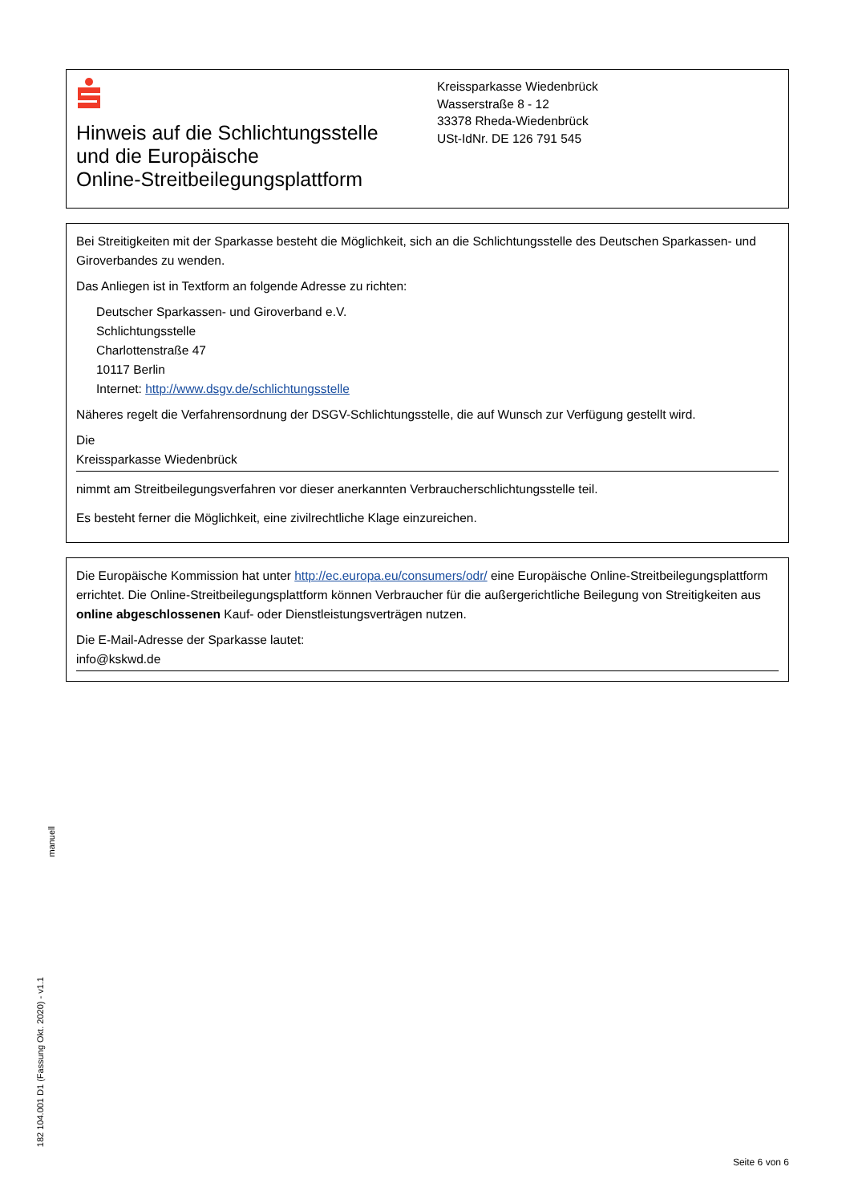Hinweis auf die Schlichtungsstelle
und die Europäische
Online-Streitbeilegungsplattform
Kreissparkasse Wiedenbrück
Wasserstraße 8 - 12
33378 Rheda-Wiedenbrück
USt-IdNr. DE 126 791 545
Bei Streitigkeiten mit der Sparkasse besteht die Möglichkeit, sich an die Schlichtungsstelle des Deutschen Sparkassen- und Giroverbandes zu wenden.
Das Anliegen ist in Textform an folgende Adresse zu richten:
Deutscher Sparkassen- und Giroverband e.V.
Schlichtungsstelle
Charlottenstraße 47
10117 Berlin
Internet: http://www.dsgv.de/schlichtungsstelle
Näheres regelt die Verfahrensordnung der DSGV-Schlichtungsstelle, die auf Wunsch zur Verfügung gestellt wird.
Die
Kreissparkasse Wiedenbrück
nimmt am Streitbeilegungsverfahren vor dieser anerkannten Verbraucherschlichtungsstelle teil.
Es besteht ferner die Möglichkeit, eine zivilrechtliche Klage einzureichen.
Die Europäische Kommission hat unter http://ec.europa.eu/consumers/odr/ eine Europäische Online-Streitbeilegungsplatt­form errichtet. Die Online-Streitbeilegungsplattform können Verbraucher für die außergerichtliche Beilegung von Streitig­keiten aus online abgeschlossenen Kauf- oder Dienstleistungsverträgen nutzen.
Die E-Mail-Adresse der Sparkasse lautet:
info@kskwd.de
manuell
182 104.001 D1 (Fassung Okt. 2020) - v1.1
Seite 6 von 6